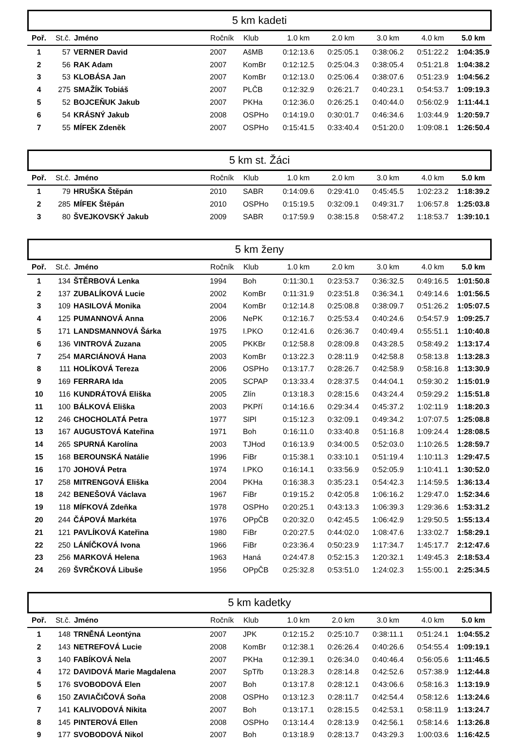5 km kadeti
| Poř. | St.č. | Jméno | Ročník | Klub | 1.0 km | 2.0 km | 3.0 km | 4.0 km | 5.0 km |
| --- | --- | --- | --- | --- | --- | --- | --- | --- | --- |
| 1 | 57 | VERNER David | 2007 | AšMB | 0:12:13.6 | 0:25:05.1 | 0:38:06.2 | 0:51:22.2 | 1:04:35.9 |
| 2 | 56 | RAK Adam | 2007 | KomBr | 0:12:12.5 | 0:25:04.3 | 0:38:05.4 | 0:51:21.8 | 1:04:38.2 |
| 3 | 53 | KLOBÁSA Jan | 2007 | KomBr | 0:12:13.0 | 0:25:06.4 | 0:38:07.6 | 0:51:23.9 | 1:04:56.2 |
| 4 | 275 | SMAŽÍK Tobiáš | 2007 | PLČB | 0:12:32.9 | 0:26:21.7 | 0:40:23.1 | 0:54:53.7 | 1:09:19.3 |
| 5 | 52 | BOJCEŇUK Jakub | 2007 | PKHa | 0:12:36.0 | 0:26:25.1 | 0:40:44.0 | 0:56:02.9 | 1:11:44.1 |
| 6 | 54 | KRÁSNÝ Jakub | 2008 | OSPHo | 0:14:19.0 | 0:30:01.7 | 0:46:34.6 | 1:03:44.9 | 1:20:59.7 |
| 7 | 55 | MÍFEK Zdeněk | 2007 | OSPHo | 0:15:41.5 | 0:33:40.4 | 0:51:20.0 | 1:09:08.1 | 1:26:50.4 |
5 km st. Žáci
| Poř. | St.č. | Jméno | Ročník | Klub | 1.0 km | 2.0 km | 3.0 km | 4.0 km | 5.0 km |
| --- | --- | --- | --- | --- | --- | --- | --- | --- | --- |
| 1 | 79 | HRUŠKA Štěpán | 2010 | SABR | 0:14:09.6 | 0:29:41.0 | 0:45:45.5 | 1:02:23.2 | 1:18:39.2 |
| 2 | 285 | MÍFEK Štěpán | 2010 | OSPHo | 0:15:19.5 | 0:32:09.1 | 0:49:31.7 | 1:06:57.8 | 1:25:03.8 |
| 3 | 80 | ŠVEJKOVSKÝ Jakub | 2009 | SABR | 0:17:59.9 | 0:38:15.8 | 0:58:47.2 | 1:18:53.7 | 1:39:10.1 |
5 km ženy
| Poř. | St.č. | Jméno | Ročník | Klub | 1.0 km | 2.0 km | 3.0 km | 4.0 km | 5.0 km |
| --- | --- | --- | --- | --- | --- | --- | --- | --- | --- |
| 1 | 134 | ŠTĚRBOVÁ Lenka | 1994 | Boh | 0:11:30.1 | 0:23:53.7 | 0:36:32.5 | 0:49:16.5 | 1:01:50.8 |
| 2 | 137 | ZUBALÍKOVÁ Lucie | 2002 | KomBr | 0:11:31.9 | 0:23:51.8 | 0:36:34.1 | 0:49:14.6 | 1:01:56.5 |
| 3 | 109 | HASILOVÁ Monika | 2004 | KomBr | 0:12:14.8 | 0:25:08.8 | 0:38:09.7 | 0:51:26.2 | 1:05:07.5 |
| 4 | 125 | PUMANNOVÁ Anna | 2006 | NePK | 0:12:16.7 | 0:25:53.4 | 0:40:24.6 | 0:54:57.9 | 1:09:25.7 |
| 5 | 171 | LANDSMANNOVÁ Šárka | 1975 | I.PKO | 0:12:41.6 | 0:26:36.7 | 0:40:49.4 | 0:55:51.1 | 1:10:40.8 |
| 6 | 136 | VINTROVÁ Zuzana | 2005 | PKKBr | 0:12:58.8 | 0:28:09.8 | 0:43:28.5 | 0:58:49.2 | 1:13:17.4 |
| 7 | 254 | MARCIÁNOVÁ Hana | 2003 | KomBr | 0:13:22.3 | 0:28:11.9 | 0:42:58.8 | 0:58:13.8 | 1:13:28.3 |
| 8 | 111 | HOLÍKOVÁ Tereza | 2006 | OSPHo | 0:13:17.7 | 0:28:26.7 | 0:42:58.9 | 0:58:16.8 | 1:13:30.9 |
| 9 | 169 | FERRARA Ida | 2005 | SCPAP | 0:13:33.4 | 0:28:37.5 | 0:44:04.1 | 0:59:30.2 | 1:15:01.9 |
| 10 | 116 | KUNDRÁTOVÁ Eliška | 2005 | Zlín | 0:13:18.3 | 0:28:15.6 | 0:43:24.4 | 0:59:29.2 | 1:15:51.8 |
| 11 | 100 | BÁLKOVÁ Eliška | 2003 | PKPří | 0:14:16.6 | 0:29:34.4 | 0:45:37.2 | 1:02:11.9 | 1:18:20.3 |
| 12 | 246 | CHOCHOLATÁ Petra | 1977 | SlPl | 0:15:12.3 | 0:32:09.1 | 0:49:34.2 | 1:07:07.5 | 1:25:08.8 |
| 13 | 167 | AUGUSTOVÁ Kateřina | 1971 | Boh | 0:16:11.0 | 0:33:40.8 | 0:51:16.8 | 1:09:24.4 | 1:28:08.5 |
| 14 | 265 | SPURNÁ Karolína | 2003 | TJHod | 0:16:13.9 | 0:34:00.5 | 0:52:03.0 | 1:10:26.5 | 1:28:59.7 |
| 15 | 168 | BEROUNSKÁ Natálie | 1996 | FiBr | 0:15:38.1 | 0:33:10.1 | 0:51:19.4 | 1:10:11.3 | 1:29:47.5 |
| 16 | 170 | JOHOVÁ Petra | 1974 | I.PKO | 0:16:14.1 | 0:33:56.9 | 0:52:05.9 | 1:10:41.1 | 1:30:52.0 |
| 17 | 258 | MITRENGOVÁ Eliška | 2004 | PKHa | 0:16:38.3 | 0:35:23.1 | 0:54:42.3 | 1:14:59.5 | 1:36:13.4 |
| 18 | 242 | BENEŠOVÁ Václava | 1967 | FiBr | 0:19:15.2 | 0:42:05.8 | 1:06:16.2 | 1:29:47.0 | 1:52:34.6 |
| 19 | 118 | MÍFKOVÁ Zdeňka | 1978 | OSPHo | 0:20:25.1 | 0:43:13.3 | 1:06:39.3 | 1:29:36.6 | 1:53:31.2 |
| 20 | 244 | ČÁPOVÁ Markéta | 1976 | OPpČB | 0:20:32.0 | 0:42:45.5 | 1:06:42.9 | 1:29:50.5 | 1:55:13.4 |
| 21 | 121 | PAVLÍKOVÁ Kateřina | 1980 | FiBr | 0:20:27.5 | 0:44:02.0 | 1:08:47.6 | 1:33:02.7 | 1:58:29.1 |
| 22 | 250 | LÁNÍČKOVÁ Ivona | 1966 | FiBr | 0:23:36.4 | 0:50:23.9 | 1:17:34.7 | 1:45:17.7 | 2:12:47.6 |
| 23 | 256 | MARKOVÁ Helena | 1963 | Haná | 0:24:47.8 | 0:52:15.3 | 1:20:32.1 | 1:49:45.3 | 2:18:53.4 |
| 24 | 269 | ŠVRČKOVÁ Libuše | 1956 | OPpČB | 0:25:32.8 | 0:53:51.0 | 1:24:02.3 | 1:55:00.1 | 2:25:34.5 |
5 km kadetky
| Poř. | St.č. | Jméno | Ročník | Klub | 1.0 km | 2.0 km | 3.0 km | 4.0 km | 5.0 km |
| --- | --- | --- | --- | --- | --- | --- | --- | --- | --- |
| 1 | 148 | TRNĚNÁ Leontýna | 2007 | JPK | 0:12:15.2 | 0:25:10.7 | 0:38:11.1 | 0:51:24.1 | 1:04:55.2 |
| 2 | 143 | NETREFOVÁ Lucie | 2008 | KomBr | 0:12:38.1 | 0:26:26.4 | 0:40:26.6 | 0:54:55.4 | 1:09:19.1 |
| 3 | 140 | FABÍKOVÁ Nela | 2007 | PKHa | 0:12:39.1 | 0:26:34.0 | 0:40:46.4 | 0:56:05.6 | 1:11:46.5 |
| 4 | 172 | DAVIDOVÁ Marie Magdalena | 2007 | SpTřb | 0:13:28.3 | 0:28:14.8 | 0:42:52.6 | 0:57:38.9 | 1:12:44.8 |
| 5 | 176 | SVOBODOVÁ Elen | 2007 | Boh | 0:13:17.8 | 0:28:12.1 | 0:43:06.6 | 0:58:16.3 | 1:13:19.9 |
| 6 | 150 | ZAVIAČIČOVÁ Soňa | 2008 | OSPHo | 0:13:12.3 | 0:28:11.7 | 0:42:54.4 | 0:58:12.6 | 1:13:24.6 |
| 7 | 141 | KALIVODOVÁ Nikita | 2007 | Boh | 0:13:17.1 | 0:28:15.5 | 0:42:53.1 | 0:58:11.9 | 1:13:24.7 |
| 8 | 145 | PINTEROVÁ Ellen | 2008 | OSPHo | 0:13:14.4 | 0:28:13.9 | 0:42:56.1 | 0:58:14.6 | 1:13:26.8 |
| 9 | 177 | SVOBODOVÁ Nikol | 2007 | Boh | 0:13:18.9 | 0:28:13.7 | 0:43:29.3 | 1:00:03.6 | 1:16:42.5 |